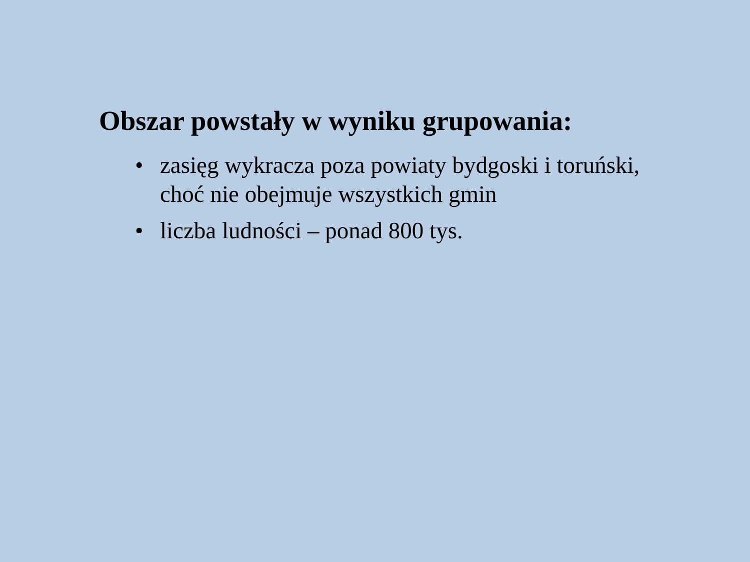Obszar powstały w wyniku grupowania:
• zasięg wykracza poza powiaty bydgoski i toruński, choć nie obejmuje wszystkich gmin
• liczba ludności – ponad 800 tys.